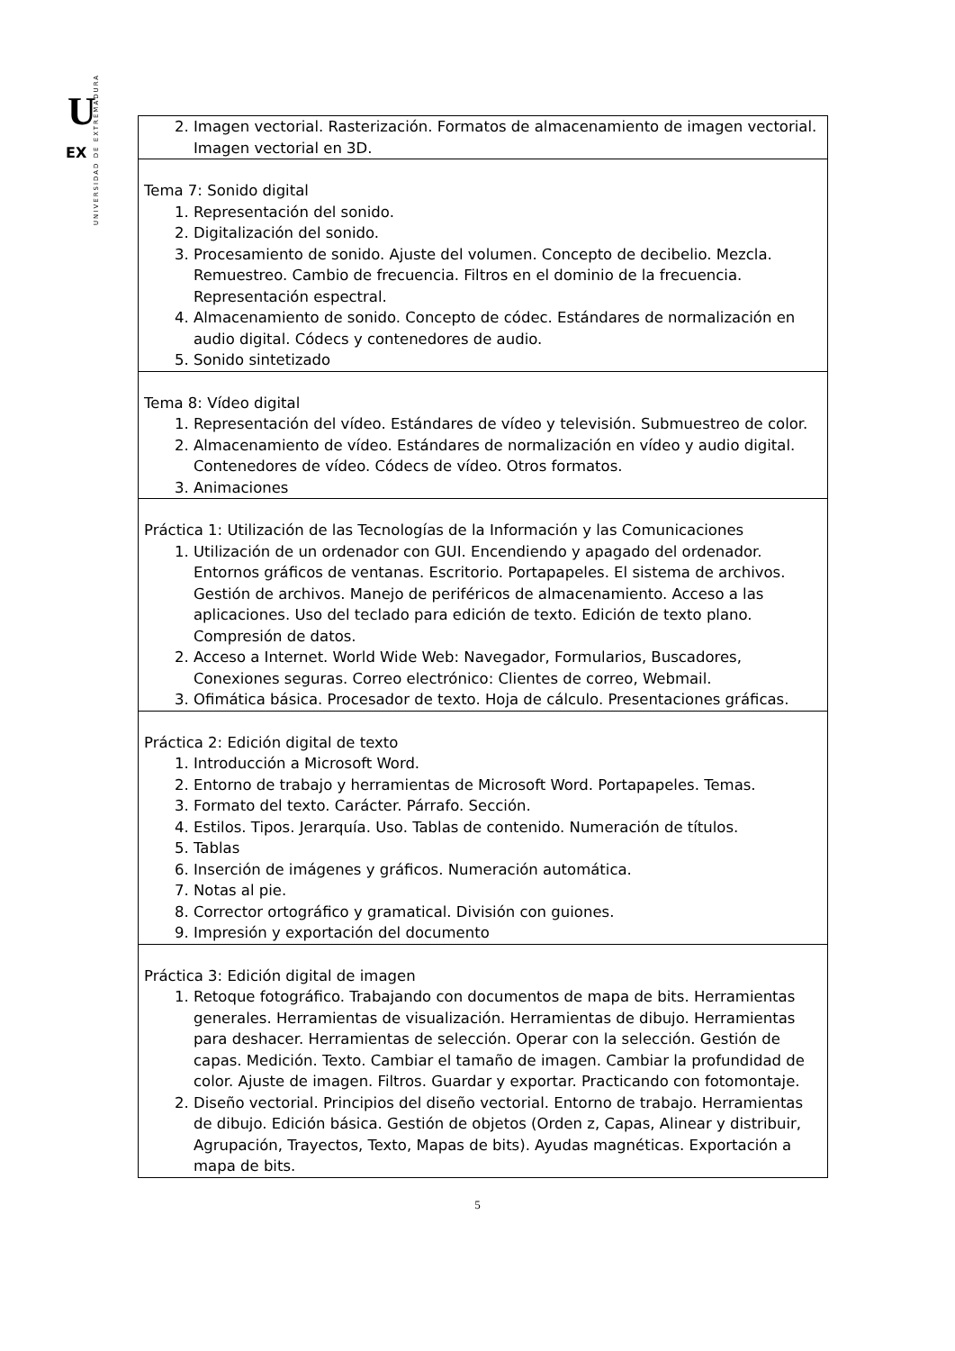U
EX
UNIVERSIDAD DE EXTREMADURA
| 2. Imagen vectorial. Rasterización. Formatos de almacenamiento de imagen vectorial. Imagen vectorial en 3D. |
| Tema 7: Sonido digital 1. Representación del sonido. 2. Digitalización del sonido. 3. Procesamiento de sonido. Ajuste del volumen. Concepto de decibelio. Mezcla. Remuestreo. Cambio de frecuencia. Filtros en el dominio de la frecuencia. Representación espectral. 4. Almacenamiento de sonido. Concepto de códec. Estándares de normalización en audio digital. Códecs y contenedores de audio. 5. Sonido sintetizado |
| Tema 8: Vídeo digital 1. Representación del vídeo. Estándares de vídeo y televisión. Submuestreo de color. 2. Almacenamiento de vídeo. Estándares de normalización en vídeo y audio digital. Contenedores de vídeo. Códecs de vídeo. Otros formatos. 3. Animaciones |
| Práctica 1: Utilización de las Tecnologías de la Información y las Comunicaciones 1. Utilización de un ordenador con GUI. Encendiendo y apagado del ordenador. Entornos gráficos de ventanas. Escritorio. Portapapeles. El sistema de archivos. Gestión de archivos. Manejo de periféricos de almacenamiento. Acceso a las aplicaciones. Uso del teclado para edición de texto. Edición de texto plano. Compresión de datos. 2. Acceso a Internet. World Wide Web: Navegador, Formularios, Buscadores, Conexiones seguras. Correo electrónico: Clientes de correo, Webmail. 3. Ofimática básica. Procesador de texto. Hoja de cálculo. Presentaciones gráficas. |
| Práctica 2: Edición digital de texto 1. Introducción a Microsoft Word. 2. Entorno de trabajo y herramientas de Microsoft Word. Portapapeles. Temas. 3. Formato del texto. Carácter. Párrafo. Sección. 4. Estilos. Tipos. Jerarquía. Uso. Tablas de contenido. Numeración de títulos. 5. Tablas 6. Inserción de imágenes y gráficos. Numeración automática. 7. Notas al pie. 8. Corrector ortográfico y gramatical. División con guiones. 9. Impresión y exportación del documento |
| Práctica 3: Edición digital de imagen 1. Retoque fotográfico. Trabajando con documentos de mapa de bits. Herramientas generales. Herramientas de visualización. Herramientas de dibujo. Herramientas para deshacer. Herramientas de selección. Operar con la selección. Gestión de capas. Medición. Texto. Cambiar el tamaño de imagen. Cambiar la profundidad de color. Ajuste de imagen. Filtros. Guardar y exportar. Practicando con fotomontaje. 2. Diseño vectorial. Principios del diseño vectorial. Entorno de trabajo. Herramientas de dibujo. Edición básica. Gestión de objetos (Orden z, Capas, Alinear y distribuir, Agrupación, Trayectos, Texto, Mapas de bits). Ayudas magnéticas. Exportación a mapa de bits. |
5